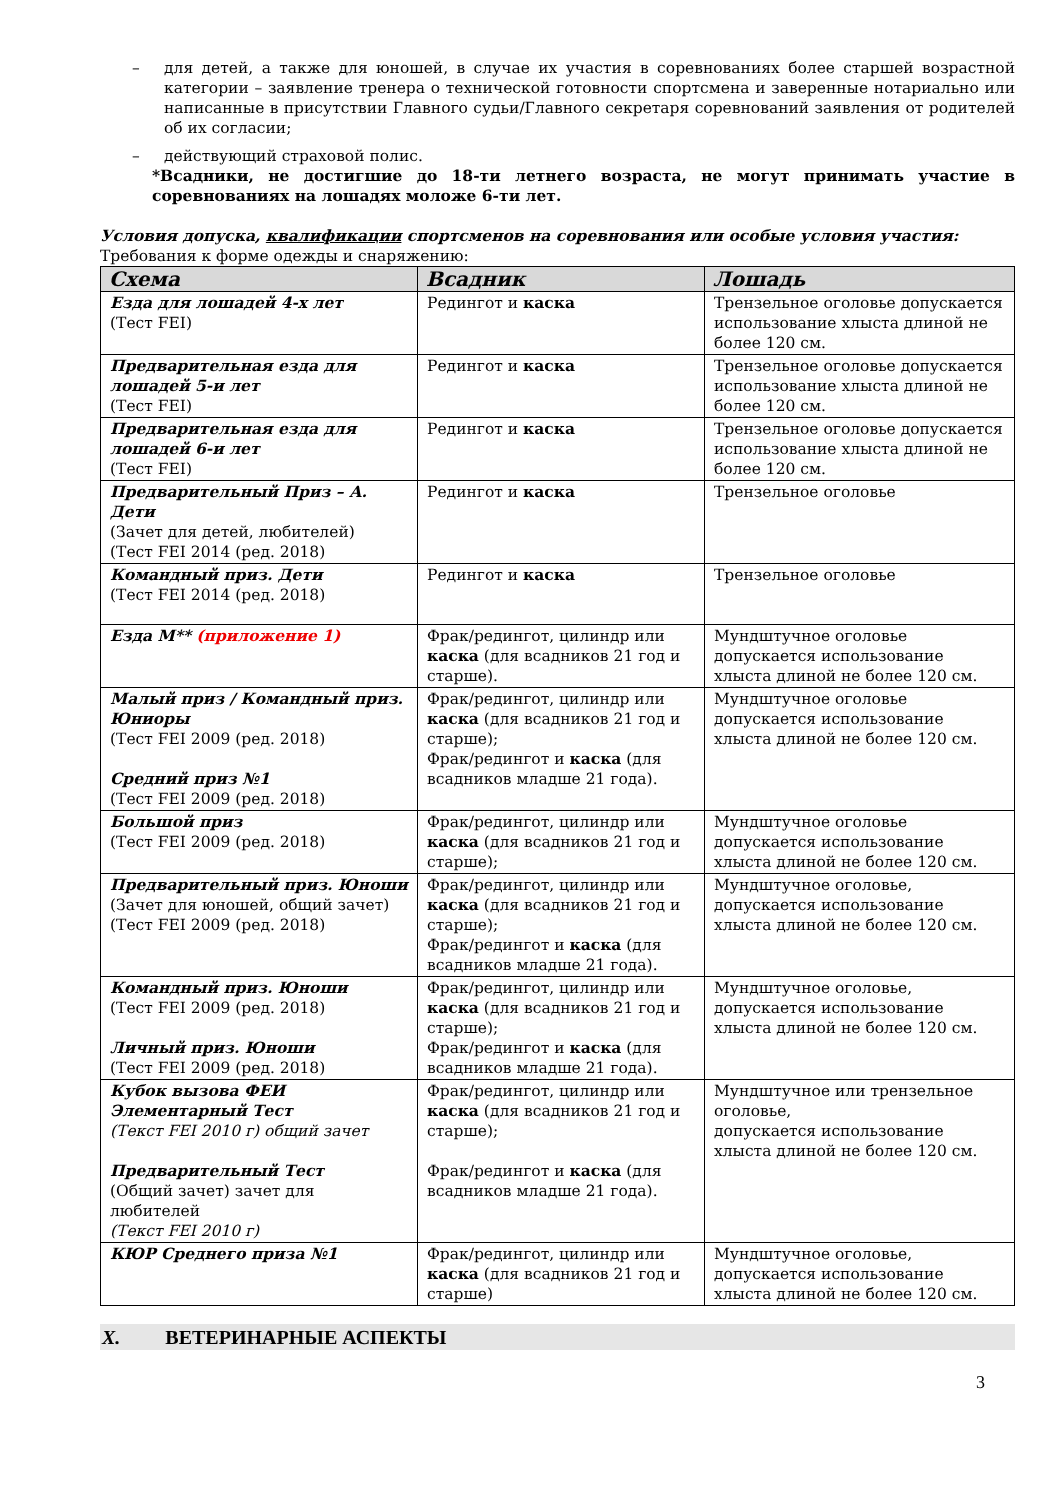– для детей, а также для юношей, в случае их участия в соревнованиях более старшей возрастной категории – заявление тренера о технической готовности спортсмена и заверенные нотариально или написанные в присутствии Главного судьи/Главного секретаря соревнований заявления от родителей об их согласии;
– действующий страховой полис.
*Всадники, не достигшие до 18-ти летнего возраста, не могут принимать участие в соревнованиях на лошадях моложе 6-ти лет.
Условия допуска, квалификации спортсменов на соревнования или особые условия участия:
Требования к форме одежды и снаряжению:
| Схема | Всадник | Лошадь |
| --- | --- | --- |
| Езда для лошадей 4-х лет (Тест FEI) | Редингот и каска | Трензельное оголовье допускается использование хлыста длиной не более 120 см. |
| Предварительная езда для лошадей 5-и лет (Тест FEI) | Редингот и каска | Трензельное оголовье допускается использование хлыста длиной не более 120 см. |
| Предварительная езда для лошадей 6-и лет (Тест FEI) | Редингот и каска | Трензельное оголовье допускается использование хлыста длиной не более 120 см. |
| Предварительный Приз – А. Дети (Зачет для детей, любителей) (Тест FEI 2014 (ред. 2018) | Редингот и каска | Трензельное оголовье |
| Командный приз. Дети (Тест FEI 2014 (ред. 2018) | Редингот и каска | Трензельное оголовье |
| Езда М** (приложение 1) | Фрак/редингот, цилиндр или каска (для всадников 21 год и старше). | Мундштучное оголовье допускается использование хлыста длиной не более 120 см. |
| Малый приз / Командный приз. Юниоры (Тест FEI 2009 (ред. 2018) Средний приз №1 (Тест FEI 2009 (ред. 2018) | Фрак/редингот, цилиндр или каска (для всадников 21 год и старше); Фрак/редингот и каска (для всадников младше 21 года). | Мундштучное оголовье допускается использование хлыста длиной не более 120 см. |
| Большой приз (Тест FEI 2009 (ред. 2018) | Фрак/редингот, цилиндр или каска (для всадников 21 год и старше); | Мундштучное оголовье допускается использование хлыста длиной не более 120 см. |
| Предварительный приз. Юноши (Зачет для юношей, общий зачет) (Тест FEI 2009 (ред. 2018) | Фрак/редингот, цилиндр или каска (для всадников 21 год и старше); Фрак/редингот и каска (для всадников младше 21 года). | Мундштучное оголовье, допускается использование хлыста длиной не более 120 см. |
| Командный приз. Юноши (Тест FEI 2009 (ред. 2018) Личный приз. Юноши (Тест FEI 2009 (ред. 2018) | Фрак/редингот, цилиндр или каска (для всадников 21 год и старше); Фрак/редингот и каска (для всадников младше 21 года). | Мундштучное оголовье, допускается использование хлыста длиной не более 120 см. |
| Кубок вызова ФЕИ Элементарный Тест (Текст FEI 2010 г) общий зачет Предварительный Тест (Общий зачет) зачет для любителей (Текст FEI 2010 г) | Фрак/редингот, цилиндр или каска (для всадников 21 год и старше); Фрак/редингот и каска (для всадников младше 21 года). | Мундштучное или трензельное оголовье, допускается использование хлыста длиной не более 120 см. |
| КЮР Среднего приза №1 | Фрак/редингот, цилиндр или каска (для всадников 21 год и старше) | Мундштучное оголовье, допускается использование хлыста длиной не более 120 см. |
X. ВЕТЕРИНАРНЫЕ АСПЕКТЫ
3